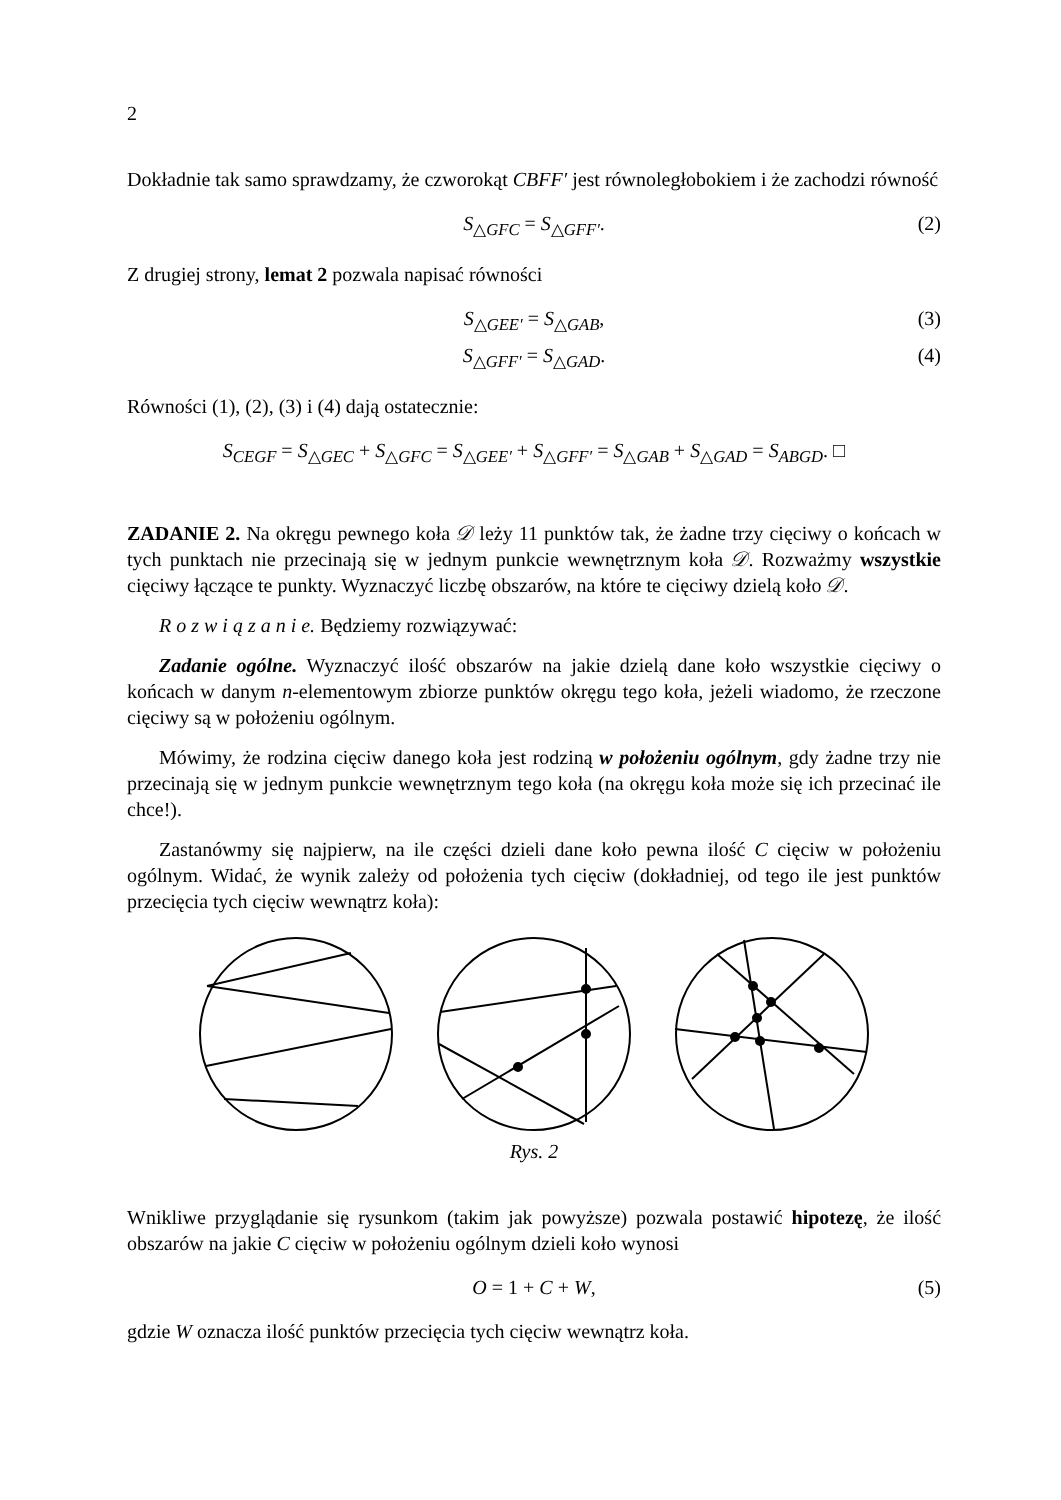2
Dokładnie tak samo sprawdzamy, że czworokąt CBFF′ jest równoległobokiem i że zachodzi równość
S<sub>△GFC</sub> = S<sub>△GFF′</sub>. (2)
Z drugiej strony, lemat 2 pozwala napisać równości
S<sub>△GEE′</sub> = S<sub>△GAB</sub>, (3)
S<sub>△GFF′</sub> = S<sub>△GAD</sub>. (4)
Równości (1), (2), (3) i (4) dają ostatecznie:
S<sub>CEGF</sub> = S<sub>△GEC</sub> + S<sub>△GFC</sub> = S<sub>△GEE′</sub> + S<sub>△GFF′</sub> = S<sub>△GAB</sub> + S<sub>△GAD</sub> = S<sub>ABGD</sub>. □
ZADANIE 2. Na okręgu pewnego koła 𝒟 leży 11 punktów tak, że żadne trzy cięciwy o końcach w tych punktach nie przecinają się w jednym punkcie wewnętrznym koła 𝒟. Rozważmy wszystkie cięciwy łączące te punkty. Wyznaczyć liczbę obszarów, na które te cięciwy dzielą koło 𝒟.
R o z w i ą z a n i e. Będziemy rozwiązywać:
Zadanie ogólne. Wyznaczyć ilość obszarów na jakie dzielą dane koło wszystkie cięciwy o końcach w danym n-elementowym zbiorze punktów okręgu tego koła, jeżeli wiadomo, że rzeczone cięciwy są w położeniu ogólnym.
Mówimy, że rodzina cięciw danego koła jest rodziną w położeniu ogólnym, gdy żadne trzy nie przecinają się w jednym punkcie wewnętrznym tego koła (na okręgu koła może się ich przecinać ile chce!).
Zastanówmy się najpierw, na ile części dzieli dane koło pewna ilość C cięciw w położeniu ogólnym. Widać, że wynik zależy od położenia tych cięciw (dokładniej, od tego ile jest punktów przecięcia tych cięciw wewnątrz koła):
Rys. 2
Wnikliwe przyglądanie się rysunkom (takim jak powyższe) pozwala postawić hipotezę, że ilość obszarów na jakie C cięciw w położeniu ogólnym dzieli koło wynosi
O = 1 + C + W, (5)
gdzie W oznacza ilość punktów przecięcia tych cięciw wewnątrz koła.